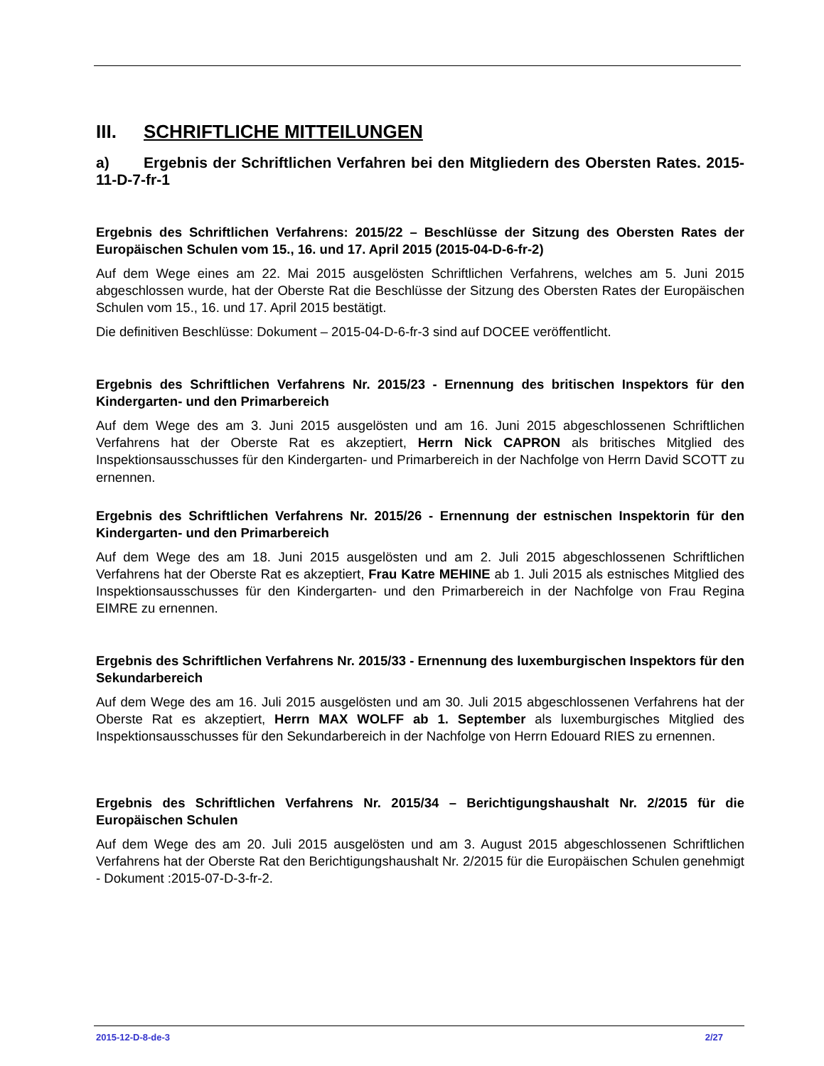III. SCHRIFTLICHE MITTEILUNGEN
a) Ergebnis der Schriftlichen Verfahren bei den Mitgliedern des Obersten Rates. 2015-11-D-7-fr-1
Ergebnis des Schriftlichen Verfahrens: 2015/22 – Beschlüsse der Sitzung des Obersten Rates der Europäischen Schulen vom 15., 16. und 17. April 2015 (2015-04-D-6-fr-2)
Auf dem Wege eines am 22. Mai 2015 ausgelösten Schriftlichen Verfahrens, welches am 5. Juni 2015 abgeschlossen wurde, hat der Oberste Rat die Beschlüsse der Sitzung des Obersten Rates der Europäischen Schulen vom 15., 16. und 17. April 2015 bestätigt.
Die definitiven Beschlüsse: Dokument – 2015-04-D-6-fr-3 sind auf DOCEE veröffentlicht.
Ergebnis des Schriftlichen Verfahrens Nr. 2015/23 - Ernennung des britischen Inspektors für den Kindergarten- und den Primarbereich
Auf dem Wege des am 3. Juni 2015 ausgelösten und am 16. Juni 2015 abgeschlossenen Schriftlichen Verfahrens hat der Oberste Rat es akzeptiert, Herrn Nick CAPRON als britisches Mitglied des Inspektionsausschusses für den Kindergarten- und Primarbereich in der Nachfolge von Herrn David SCOTT zu ernennen.
Ergebnis des Schriftlichen Verfahrens Nr. 2015/26 - Ernennung der estnischen Inspektorin für den Kindergarten- und den Primarbereich
Auf dem Wege des am 18. Juni 2015 ausgelösten und am 2. Juli 2015 abgeschlossenen Schriftlichen Verfahrens hat der Oberste Rat es akzeptiert, Frau Katre MEHINE ab 1. Juli 2015 als estnisches Mitglied des Inspektionsausschusses für den Kindergarten- und den Primarbereich in der Nachfolge von Frau Regina EIMRE zu ernennen.
Ergebnis des Schriftlichen Verfahrens Nr. 2015/33 - Ernennung des luxemburgischen Inspektors für den Sekundarbereich
Auf dem Wege des am 16. Juli 2015 ausgelösten und am 30. Juli 2015 abgeschlossenen Verfahrens hat der Oberste Rat es akzeptiert, Herrn MAX WOLFF ab 1. September als luxemburgisches Mitglied des Inspektionsausschusses für den Sekundarbereich in der Nachfolge von Herrn Edouard RIES zu ernennen.
Ergebnis des Schriftlichen Verfahrens Nr. 2015/34 – Berichtigungshaushalt Nr. 2/2015 für die Europäischen Schulen
Auf dem Wege des am 20. Juli 2015 ausgelösten und am 3. August 2015 abgeschlossenen Schriftlichen Verfahrens hat der Oberste Rat den Berichtigungshaushalt Nr. 2/2015 für die Europäischen Schulen genehmigt - Dokument :2015-07-D-3-fr-2.
2015-12-D-8-de-3 2/27